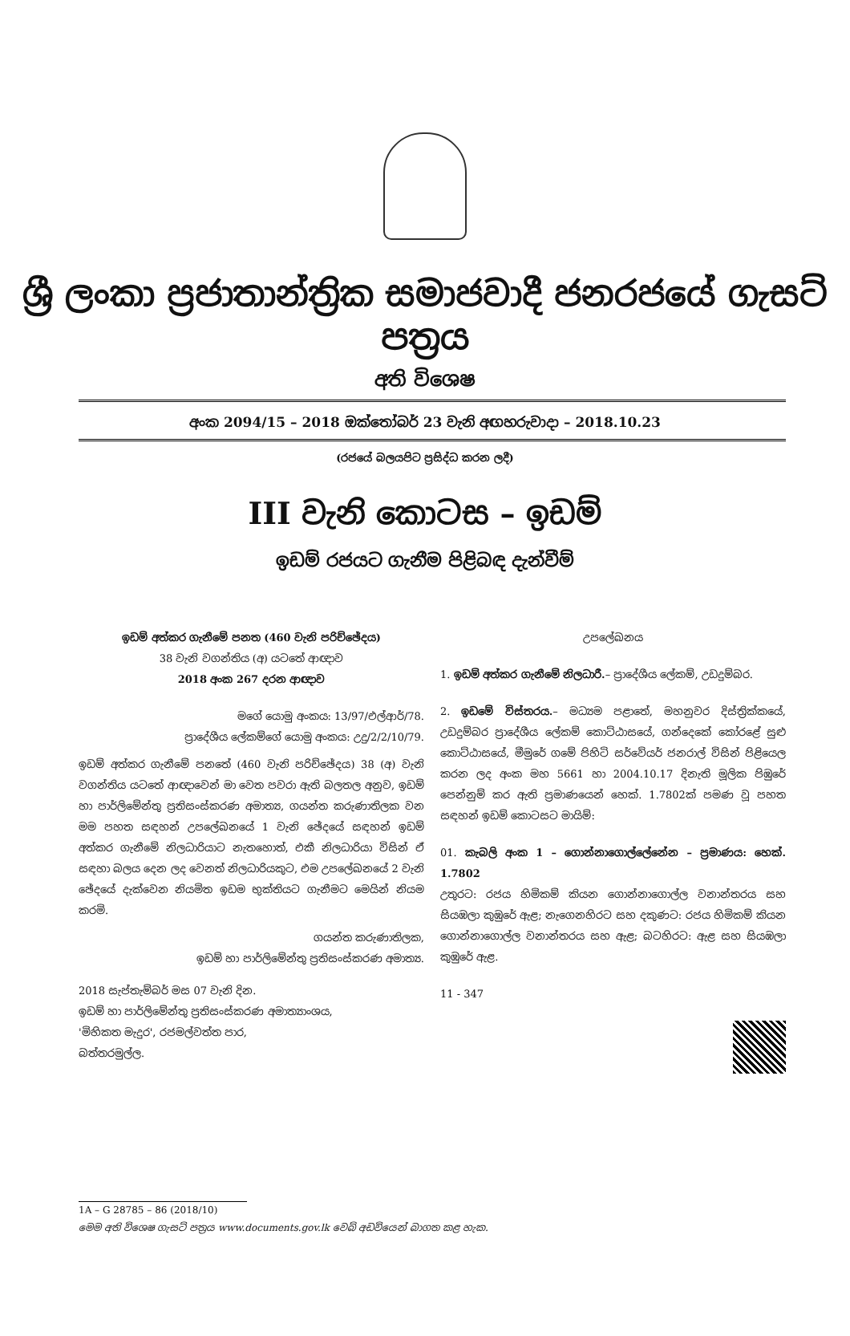ශ්‍රී ලංකා ප්‍රජාතාන්ත්‍රික සමාජවාදී ජනරජයේ ගැසට් පත්‍රය
අති විශෙෂ
අංක 2094/15 – 2018 ඔක්තෝබර් 23 වැනි අඟහරුවාදා – 2018.10.23
(රජයේ බලයපිට ප්‍රසිද්ධ කරන ලදී)
III වැනි කොටස – ඉඩම්
ඉඩම් රජයට ගැනීම පිළිබඳ දැන්වීම්
ඉඩම් අත්කර ගැනීමේ පනත (460 වැනි පරිච්ඡේදය)
38 වැනි වගන්තිය (අ) යටතේ ආඥාව
2018 අංක 267 දරන ආඥාව
මගේ යොමු අංකය: 13/97/එල්ආර්/78.
ප්‍රාදේශීය ලේකම්ගේ යොමු අංකය: උදු/2/2/10/79.
ඉඩම් අත්කර ගැනීමේ පනතේ (460 වැනි පරිච්ඡේදය) 38 (අ) වැනි වගන්තිය යටතේ ආඥාවෙන් මා වෙත පවරා ඇති බලතල අනුව, ඉඩම් හා පාර්ලිමේන්තු ප්‍රතිසංස්කරණ අමාත්‍ය, ගයන්ත කරුණාතිලක වන මම පහත සඳහන් උපලේඛනයේ 1 වැනි ඡේදයේ සඳහන් ඉඩම් අත්කර ගැනීමේ නිලධාරියාට නැතහොත්, එකී නිලධාරියා විසින් ඒ සඳහා බලය දෙන ලද වෙනත් නිලධාරියකුට, එම උපලේඛනයේ 2 වැනි ඡේදයේ දැක්වෙන නියමිත ඉඩම භුක්තියට ගැනීමට මෙයින් නියම කරමි.
ගයන්ත කරුණාතිලක,
ඉඩම් හා පාර්ලිමේන්තු ප්‍රතිසංස්කරණ අමාත්‍ය.
2018 සැප්තැම්බර් මස 07 වැනි දින.
ඉඩම් හා පාර්ලිමේන්තු ප්‍රතිසංස්කරණ අමාත්‍යාංශය,
'මිහිකත මැදුර', රජමල්වත්ත පාර,
බත්තරමුල්ල.
උපලේඛනය
1. ඉඩම් අත්කර ගැනීමේ නිලධාරී.– ප්‍රාදේශීය ලේකම්, උඩදුම්බර.
2. ඉඩමේ විස්තරය.– මධ්‍යම පළාතේ, මහනුවර දිස්ත්‍රික්කයේ, උඩදුම්බර ප්‍රාදේශීය ලේකම් කොට්ඨාසයේ, ගන්දෙකේ කෝරළේ සුළු කොට්ඨාසයේ, මීමුරේ ගමේ පිහිටි සර්වේයර් ජනරාල් විසින් පිළියෙල කරන ලද අංක මහ 5661 හා 2004.10.17 දිනැති මූලික පිඹුරේ පෙන්නුම් කර ඇති ප්‍රමාණයෙන් හෙක්. 1.7802ක් පමණ වූ පහත සඳහන් ඉඩම් කොටසට මායිම්:
01. කැබලි අංක 1 – ගොන්නාගොල්ලේනේන – ප්‍රමාණය: හෙක්. 1.7802
උතුරට: රජය හිමිකම් කියන ගොන්නාගොල්ල වනාන්තරය සහ සියඹලා කුඹුරේ ඇළ; නැගෙනහිරට සහ දකුණට: රජය හිමිකම් කියන ගොන්නාගොල්ල වනාන්තරය සහ ඇළ; බටහිරට: ඇළ සහ සියඹලා කුඹුරේ ඇළ.
11 - 347
1A – G 28785 – 86 (2018/10)
මෙම අති විශෙෂ ගැසට් පත්‍රය www.documents.gov.lk වෙබ් අඩවියෙන් බාගත කළ හැක.